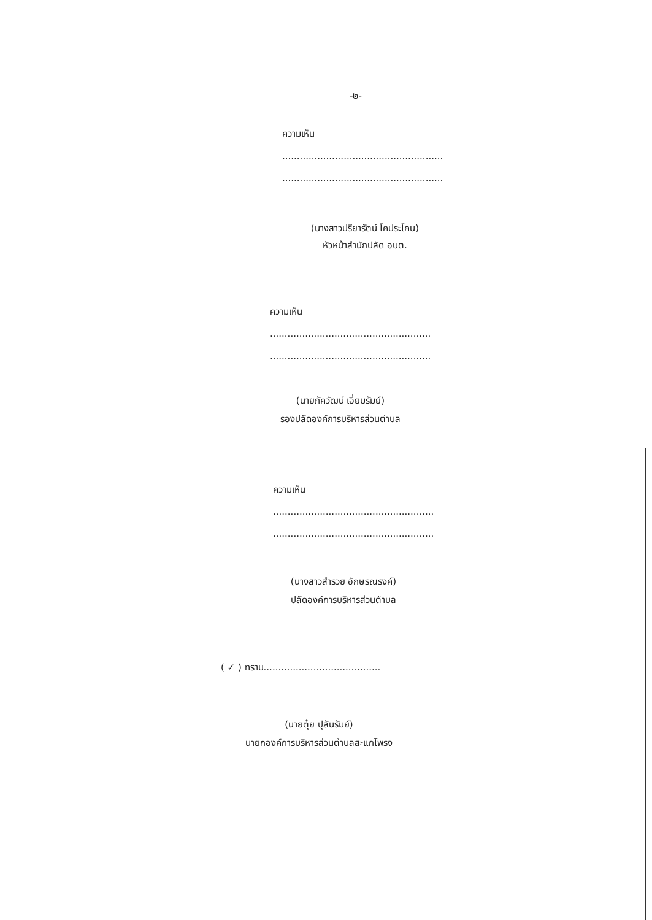-๒-
ความเห็น
.......................................................
.......................................................
(นางสาวปรียารัตน์ โคประโคน)
หัวหน้าสำนักปลัด อบต.
ความเห็น
.......................................................
.......................................................
(นายภัควัฒน์ เอี่ยมรัมย์)
รองปลัดองค์การบริหารส่วนตำบล
ความเห็น
.......................................................
.......................................................
(นางสาวสำรวย อักษรณรงค์)
ปลัดองค์การบริหารส่วนตำบล
( ✓ ) ทราบ........................................
(นายตุ๋ย ปุลันรัมย์)
นายกองค์การบริหารส่วนตำบลสะแกโพรง